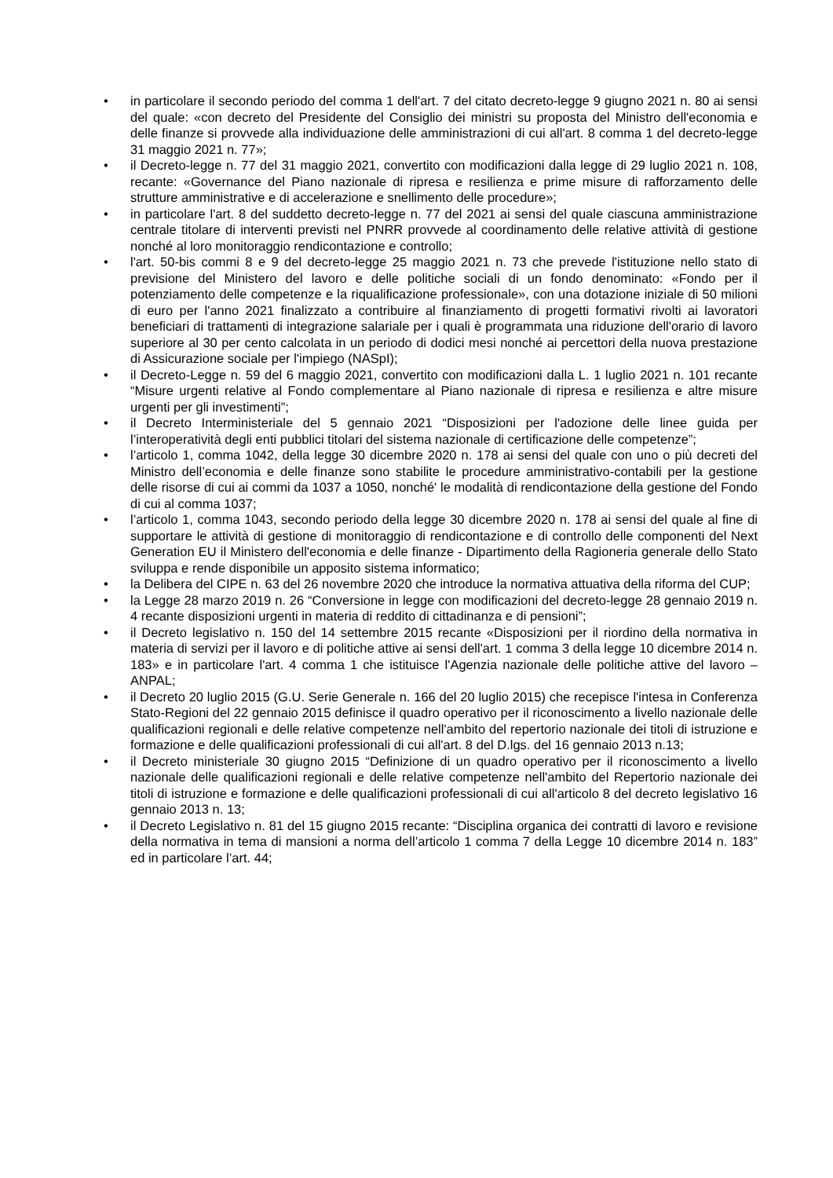• in particolare il secondo periodo del comma 1 dell'art. 7 del citato decreto-legge 9 giugno 2021 n. 80 ai sensi del quale: «con decreto del Presidente del Consiglio dei ministri su proposta del Ministro dell'economia e delle finanze si provvede alla individuazione delle amministrazioni di cui all'art. 8 comma 1 del decreto-legge 31 maggio 2021 n. 77»;
• il Decreto-legge n. 77 del 31 maggio 2021, convertito con modificazioni dalla legge di 29 luglio 2021 n. 108, recante: «Governance del Piano nazionale di ripresa e resilienza e prime misure di rafforzamento delle strutture amministrative e di accelerazione e snellimento delle procedure»;
• in particolare l'art. 8 del suddetto decreto-legge n. 77 del 2021 ai sensi del quale ciascuna amministrazione centrale titolare di interventi previsti nel PNRR provvede al coordinamento delle relative attività di gestione nonché al loro monitoraggio rendicontazione e controllo;
• l'art. 50-bis commi 8 e 9 del decreto-legge 25 maggio 2021 n. 73 che prevede l'istituzione nello stato di previsione del Ministero del lavoro e delle politiche sociali di un fondo denominato: «Fondo per il potenziamento delle competenze e la riqualificazione professionale», con una dotazione iniziale di 50 milioni di euro per l'anno 2021 finalizzato a contribuire al finanziamento di progetti formativi rivolti ai lavoratori beneficiari di trattamenti di integrazione salariale per i quali è programmata una riduzione dell'orario di lavoro superiore al 30 per cento calcolata in un periodo di dodici mesi nonché ai percettori della nuova prestazione di Assicurazione sociale per l'impiego (NASpI);
• il Decreto-Legge n. 59 del 6 maggio 2021, convertito con modificazioni dalla L. 1 luglio 2021 n. 101 recante “Misure urgenti relative al Fondo complementare al Piano nazionale di ripresa e resilienza e altre misure urgenti per gli investimenti”;
• il Decreto Interministeriale del 5 gennaio 2021 “Disposizioni per l'adozione delle linee guida per l’interoperatività degli enti pubblici titolari del sistema nazionale di certificazione delle competenze”;
• l’articolo 1, comma 1042, della legge 30 dicembre 2020 n. 178 ai sensi del quale con uno o più decreti del Ministro dell’economia e delle finanze sono stabilite le procedure amministrativo-contabili per la gestione delle risorse di cui ai commi da 1037 a 1050, nonché' le modalità di rendicontazione della gestione del Fondo di cui al comma 1037;
• l’articolo 1, comma 1043, secondo periodo della legge 30 dicembre 2020 n. 178 ai sensi del quale al fine di supportare le attività di gestione di monitoraggio di rendicontazione e di controllo delle componenti del Next Generation EU il Ministero dell'economia e delle finanze - Dipartimento della Ragioneria generale dello Stato sviluppa e rende disponibile un apposito sistema informatico;
• la Delibera del CIPE n. 63 del 26 novembre 2020 che introduce la normativa attuativa della riforma del CUP;
• la Legge 28 marzo 2019 n. 26 “Conversione in legge con modificazioni del decreto-legge 28 gennaio 2019 n. 4 recante disposizioni urgenti in materia di reddito di cittadinanza e di pensioni”;
• il Decreto legislativo n. 150 del 14 settembre 2015 recante «Disposizioni per il riordino della normativa in materia di servizi per il lavoro e di politiche attive ai sensi dell'art. 1 comma 3 della legge 10 dicembre 2014 n. 183» e in particolare l'art. 4 comma 1 che istituisce l'Agenzia nazionale delle politiche attive del lavoro – ANPAL;
• il Decreto 20 luglio 2015 (G.U. Serie Generale n. 166 del 20 luglio 2015) che recepisce l'intesa in Conferenza Stato-Regioni del 22 gennaio 2015 definisce il quadro operativo per il riconoscimento a livello nazionale delle qualificazioni regionali e delle relative competenze nell'ambito del repertorio nazionale dei titoli di istruzione e formazione e delle qualificazioni professionali di cui all'art. 8 del D.lgs. del 16 gennaio 2013 n.13;
• il Decreto ministeriale 30 giugno 2015 “Definizione di un quadro operativo per il riconoscimento a livello nazionale delle qualificazioni regionali e delle relative competenze nell'ambito del Repertorio nazionale dei titoli di istruzione e formazione e delle qualificazioni professionali di cui all'articolo 8 del decreto legislativo 16 gennaio 2013 n. 13;
• il Decreto Legislativo n. 81 del 15 giugno 2015 recante: “Disciplina organica dei contratti di lavoro e revisione della normativa in tema di mansioni a norma dell’articolo 1 comma 7 della Legge 10 dicembre 2014 n. 183” ed in particolare l’art. 44;